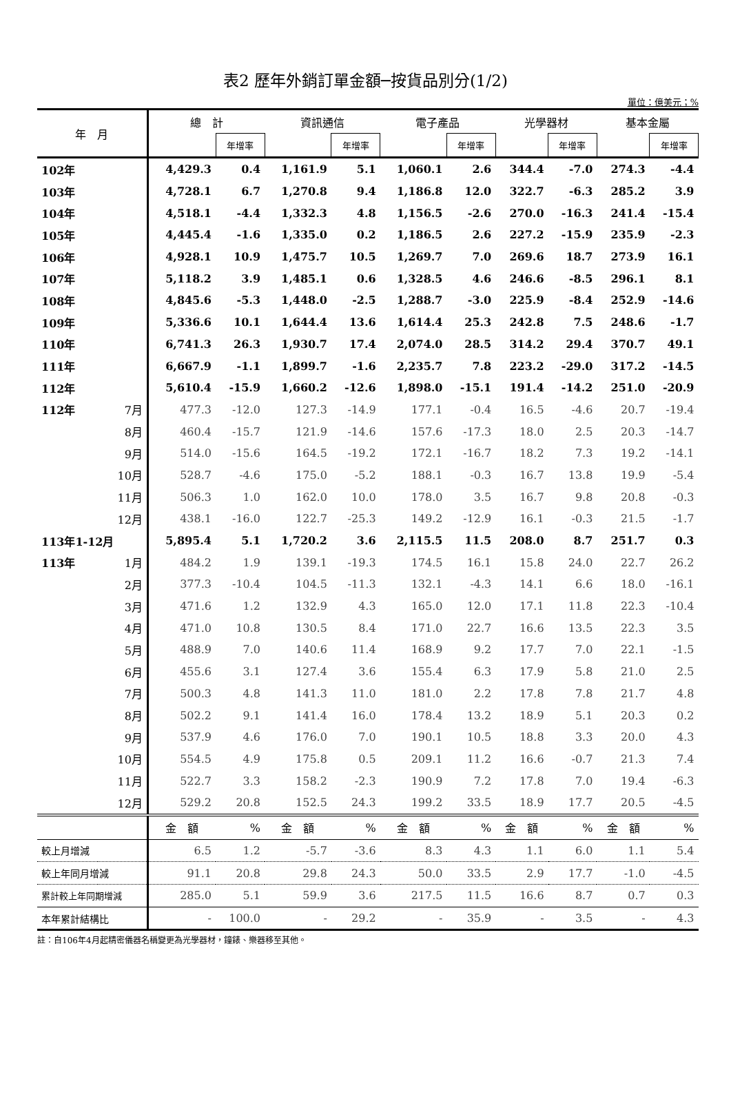表2 歷年外銷訂單金額─按貨品別分(1/2)
單位：億美元；%
| 年 月 | | 總 計 | | 資訊通信 | | 電子產品 | | 光學器材 | | 基本金屬 | |
| --- | --- | --- | --- | --- | --- | --- | --- | --- | --- | --- | --- |
| | | | 年增率 | | 年增率 | | 年增率 | | 年增率 | | 年增率 |
| 102年 | | 4,429.3 | 0.4 | 1,161.9 | 5.1 | 1,060.1 | 2.6 | 344.4 | -7.0 | 274.3 | -4.4 |
| 103年 | | 4,728.1 | 6.7 | 1,270.8 | 9.4 | 1,186.8 | 12.0 | 322.7 | -6.3 | 285.2 | 3.9 |
| 104年 | | 4,518.1 | -4.4 | 1,332.3 | 4.8 | 1,156.5 | -2.6 | 270.0 | -16.3 | 241.4 | -15.4 |
| 105年 | | 4,445.4 | -1.6 | 1,335.0 | 0.2 | 1,186.5 | 2.6 | 227.2 | -15.9 | 235.9 | -2.3 |
| 106年 | | 4,928.1 | 10.9 | 1,475.7 | 10.5 | 1,269.7 | 7.0 | 269.6 | 18.7 | 273.9 | 16.1 |
| 107年 | | 5,118.2 | 3.9 | 1,485.1 | 0.6 | 1,328.5 | 4.6 | 246.6 | -8.5 | 296.1 | 8.1 |
| 108年 | | 4,845.6 | -5.3 | 1,448.0 | -2.5 | 1,288.7 | -3.0 | 225.9 | -8.4 | 252.9 | -14.6 |
| 109年 | | 5,336.6 | 10.1 | 1,644.4 | 13.6 | 1,614.4 | 25.3 | 242.8 | 7.5 | 248.6 | -1.7 |
| 110年 | | 6,741.3 | 26.3 | 1,930.7 | 17.4 | 2,074.0 | 28.5 | 314.2 | 29.4 | 370.7 | 49.1 |
| 111年 | | 6,667.9 | -1.1 | 1,899.7 | -1.6 | 2,235.7 | 7.8 | 223.2 | -29.0 | 317.2 | -14.5 |
| 112年 | | 5,610.4 | -15.9 | 1,660.2 | -12.6 | 1,898.0 | -15.1 | 191.4 | -14.2 | 251.0 | -20.9 |
| 112年 | 7月 | 477.3 | -12.0 | 127.3 | -14.9 | 177.1 | -0.4 | 16.5 | -4.6 | 20.7 | -19.4 |
| | 8月 | 460.4 | -15.7 | 121.9 | -14.6 | 157.6 | -17.3 | 18.0 | 2.5 | 20.3 | -14.7 |
| | 9月 | 514.0 | -15.6 | 164.5 | -19.2 | 172.1 | -16.7 | 18.2 | 7.3 | 19.2 | -14.1 |
| | 10月 | 528.7 | -4.6 | 175.0 | -5.2 | 188.1 | -0.3 | 16.7 | 13.8 | 19.9 | -5.4 |
| | 11月 | 506.3 | 1.0 | 162.0 | 10.0 | 178.0 | 3.5 | 16.7 | 9.8 | 20.8 | -0.3 |
| | 12月 | 438.1 | -16.0 | 122.7 | -25.3 | 149.2 | -12.9 | 16.1 | -0.3 | 21.5 | -1.7 |
| 113年1-12月 | | 5,895.4 | 5.1 | 1,720.2 | 3.6 | 2,115.5 | 11.5 | 208.0 | 8.7 | 251.7 | 0.3 |
| 113年 | 1月 | 484.2 | 1.9 | 139.1 | -19.3 | 174.5 | 16.1 | 15.8 | 24.0 | 22.7 | 26.2 |
| | 2月 | 377.3 | -10.4 | 104.5 | -11.3 | 132.1 | -4.3 | 14.1 | 6.6 | 18.0 | -16.1 |
| | 3月 | 471.6 | 1.2 | 132.9 | 4.3 | 165.0 | 12.0 | 17.1 | 11.8 | 22.3 | -10.4 |
| | 4月 | 471.0 | 10.8 | 130.5 | 8.4 | 171.0 | 22.7 | 16.6 | 13.5 | 22.3 | 3.5 |
| | 5月 | 488.9 | 7.0 | 140.6 | 11.4 | 168.9 | 9.2 | 17.7 | 7.0 | 22.1 | -1.5 |
| | 6月 | 455.6 | 3.1 | 127.4 | 3.6 | 155.4 | 6.3 | 17.9 | 5.8 | 21.0 | 2.5 |
| | 7月 | 500.3 | 4.8 | 141.3 | 11.0 | 181.0 | 2.2 | 17.8 | 7.8 | 21.7 | 4.8 |
| | 8月 | 502.2 | 9.1 | 141.4 | 16.0 | 178.4 | 13.2 | 18.9 | 5.1 | 20.3 | 0.2 |
| | 9月 | 537.9 | 4.6 | 176.0 | 7.0 | 190.1 | 10.5 | 18.8 | 3.3 | 20.0 | 4.3 |
| | 10月 | 554.5 | 4.9 | 175.8 | 0.5 | 209.1 | 11.2 | 16.6 | -0.7 | 21.3 | 7.4 |
| | 11月 | 522.7 | 3.3 | 158.2 | -2.3 | 190.9 | 7.2 | 17.8 | 7.0 | 19.4 | -6.3 |
| | 12月 | 529.2 | 20.8 | 152.5 | 24.3 | 199.2 | 33.5 | 18.9 | 17.7 | 20.5 | -4.5 |
| | | 金 額 | % | 金 額 | % | 金 額 | % | 金 額 | % | 金 額 | % |
| 較上月增減 | | 6.5 | 1.2 | -5.7 | -3.6 | 8.3 | 4.3 | 1.1 | 6.0 | 1.1 | 5.4 |
| 較上年同月增減 | | 91.1 | 20.8 | 29.8 | 24.3 | 50.0 | 33.5 | 2.9 | 17.7 | -1.0 | -4.5 |
| 累計較上年同期增減 | | 285.0 | 5.1 | 59.9 | 3.6 | 217.5 | 11.5 | 16.6 | 8.7 | 0.7 | 0.3 |
| 本年累計結構比 | | - | 100.0 | - | 29.2 | - | 35.9 | - | 3.5 | - | 4.3 |
註：自106年4月起精密儀器名稱變更為光學器材，鐘錶、樂器移至其他。